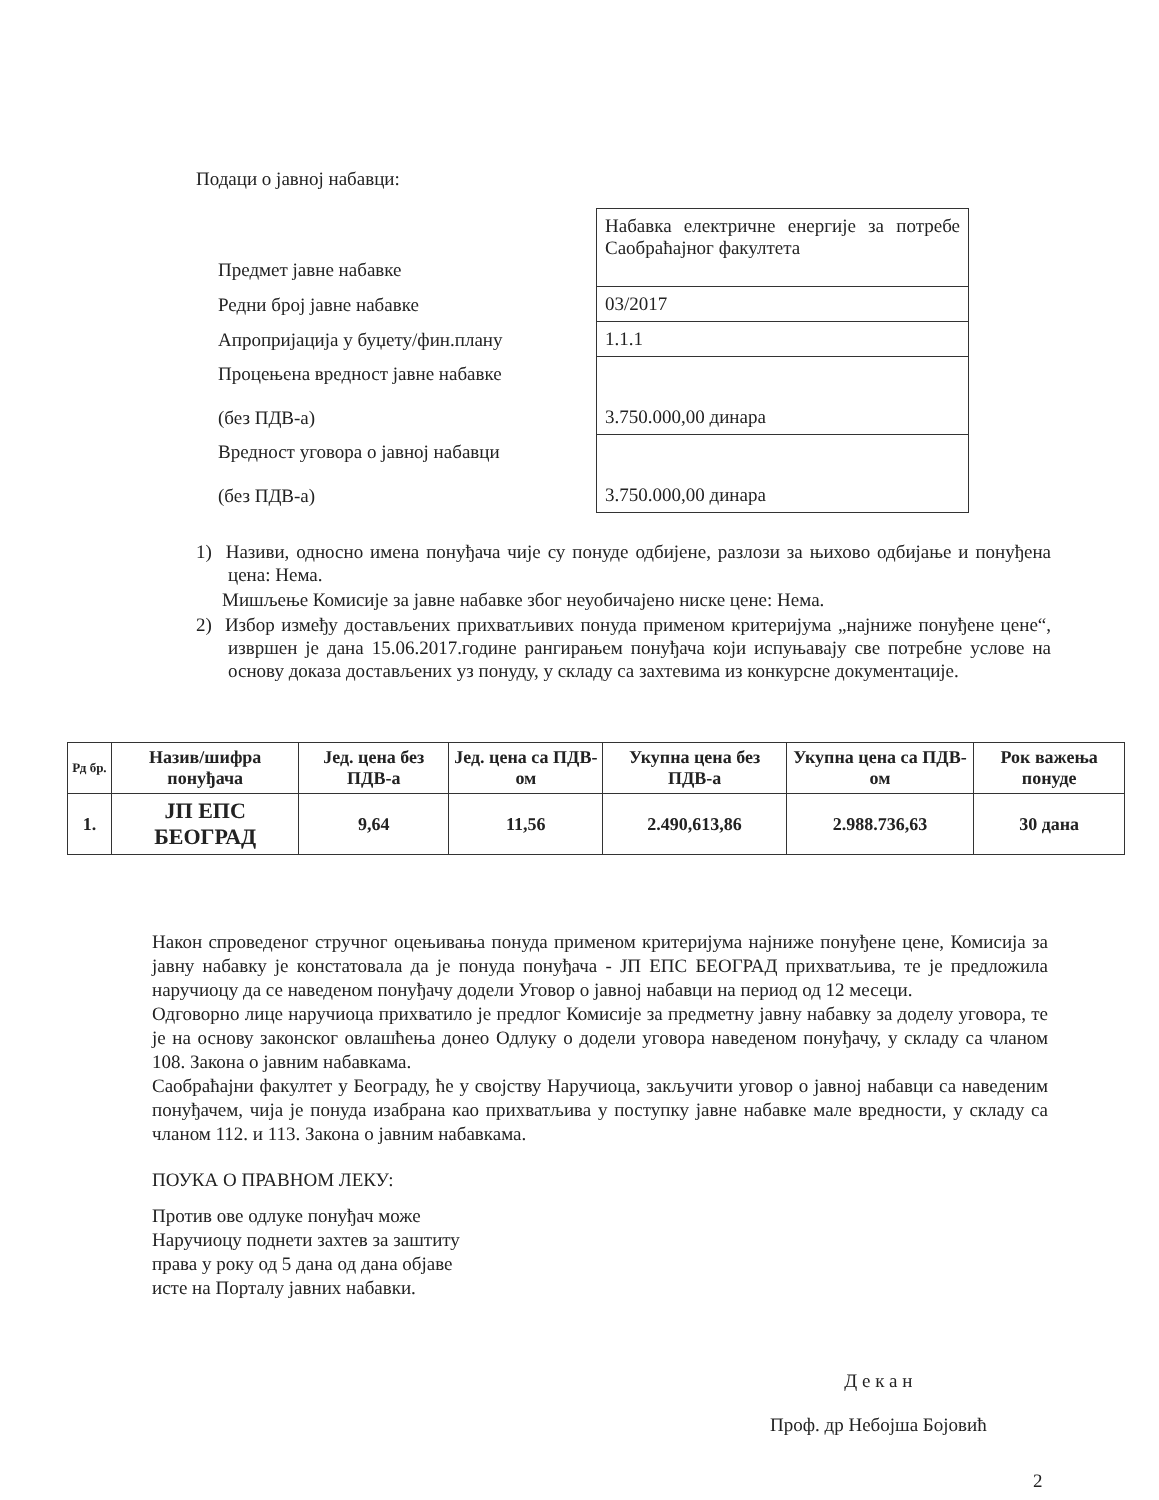Подаци о јавној набавци:
| Предмет јавне набавке | Набавка електричне енергије за потребе Саобраћајног факултета |
| Редни број јавне набавке | 03/2017 |
| Апропријација у буџету/фин.плану | 1.1.1 |
| Процењена вредност јавне набавке (без ПДВ-а) | 3.750.000,00 динара |
| Вредност уговора о јавној набавци (без ПДВ-а) | 3.750.000,00 динара |
1) Називи, односно имена понуђача чије су понуде одбијене, разлози за њихово одбијање и понуђена цена: Нема.
Мишљење Комисије за јавне набавке због неуобичајено ниске цене: Нема.
2) Избор између достављених прихватљивих понуда применом критеријума „најниже понуђене цене“, извршен је дана 15.06.2017.године рангирањем понуђача који испуњавају све потребне услове на основу доказа достављених уз понуду, у складу са захтевима из конкурсне документације.
| Рд бр. | Назив/шифра понуђача | Јед. цена без ПДВ-а | Јед. цена са ПДВ-ом | Укупна цена без ПДВ-а | Укупна цена са ПДВ-ом | Рок важења понуде |
| --- | --- | --- | --- | --- | --- | --- |
| 1. | ЈП ЕПС БЕОГРАД | 9,64 | 11,56 | 2.490,613,86 | 2.988.736,63 | 30 дана |
Након спроведеног стручног оцењивања понуда применом критеријума најниже понуђене цене, Комисија за јавну набавку је констатовала да је понуда понуђача - ЈП ЕПС БЕОГРАД прихватљива, те је предложила наручиоцу да се наведеном понуђачу додели Уговор о јавној набавци на период од 12 месеци.
Одговорно лице наручиоца прихватило је предлог Комисије за предметну јавну набавку за доделу уговора, те је на основу законског овлашћења донео Одлуку о додели уговора наведеном понуђачу, у складу са чланом 108. Закона о јавним набавкама.
Саобраћајни факултет у Београду, ће у својству Наручиоца, закључити уговор о јавној набавци са наведеним понуђачем, чија је понуда изабрана као прихватљива у поступку јавне набавке мале вредности, у складу са чланом 112. и 113. Закона о јавним набавкама.
ПОУКА О ПРАВНОМ ЛЕКУ:
Против ове одлуке понуђач може
Наручиоцу поднети захтев за заштиту
права у року од 5 дана од дана објаве
исте на Порталу јавних набавки.
Д е к а н
Проф. др Небојша Бојовић
2